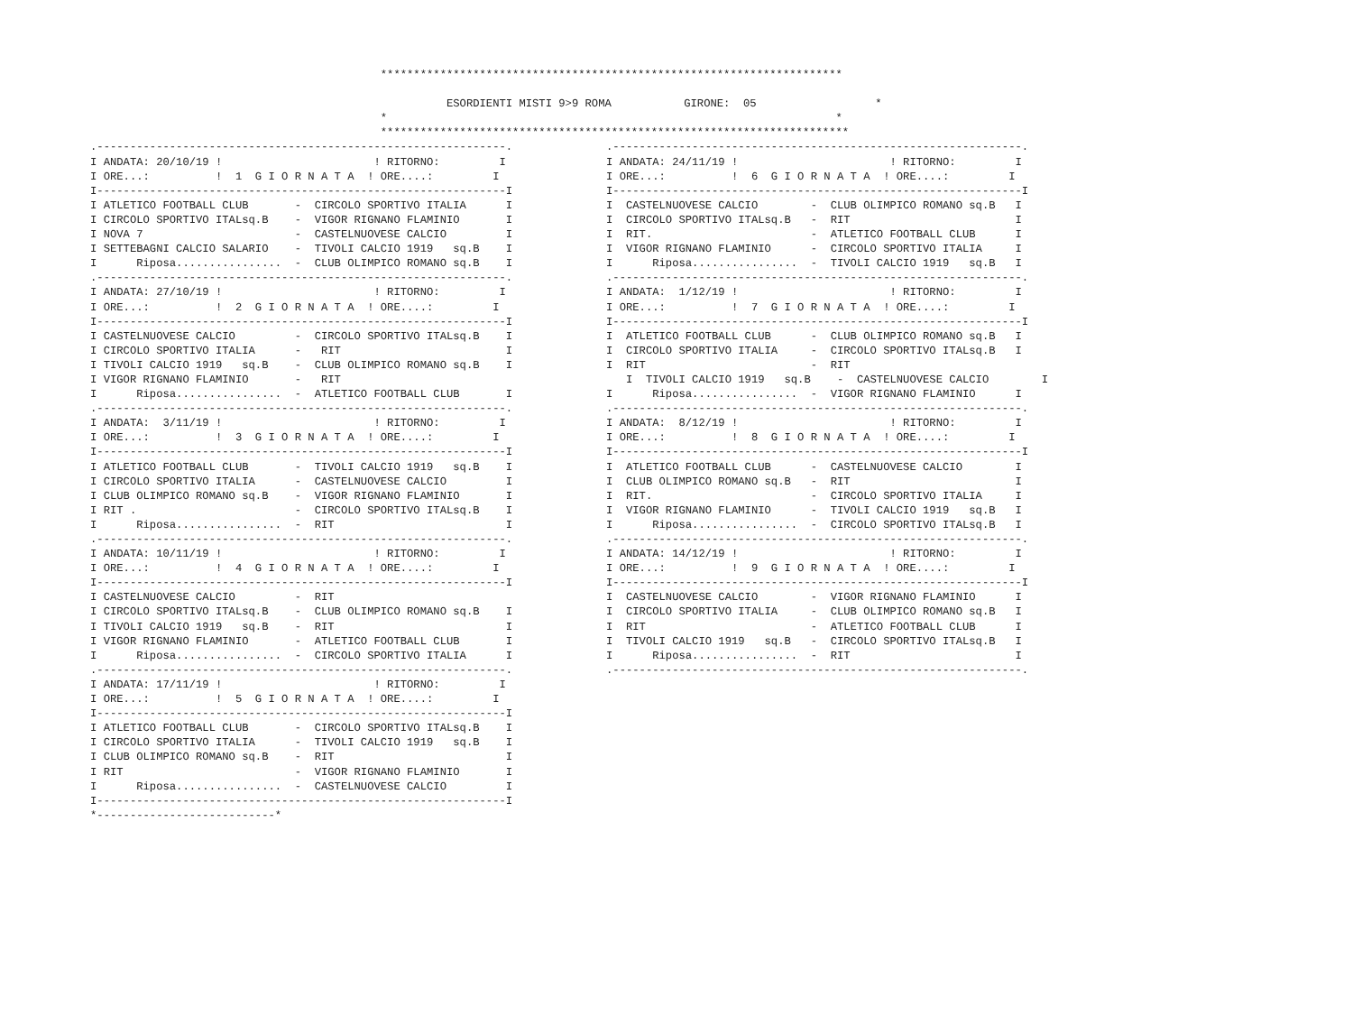**********************************************************************

                                                      ESORDIENTI MISTI 9>9 ROMA           GIRONE:  05                  *
                                            *                                                                    *
                                            ***********************************************************************
.--------------------------------------------------------------.
I ANDATA: 20/10/19 !                       ! RITORNO:         I
I ORE...:          !  1  G I O R N A T A  ! ORE....:         I
I--------------------------------------------------------------I
I ATLETICO FOOTBALL CLUB       -  CIRCOLO SPORTIVO ITALIA      I
I CIRCOLO SPORTIVO ITALsq.B    -  VIGOR RIGNANO FLAMINIO       I
I NOVA 7                       -  CASTELNUOVESE CALCIO         I
I SETTEBAGNI CALCIO SALARIO    -  TIVOLI CALCIO 1919   sq.B    I
I      Riposa................  -  CLUB OLIMPICO ROMANO sq.B    I
.--------------------------------------------------------------.
I ANDATA: 27/10/19 !                       ! RITORNO:         I
I ORE...:          !  2  G I O R N A T A  ! ORE....:         I
I--------------------------------------------------------------I
I CASTELNUOVESE CALCIO         -  CIRCOLO SPORTIVO ITALsq.B    I
I CIRCOLO SPORTIVO ITALIA      -   RIT                         I
I TIVOLI CALCIO 1919   sq.B    -  CLUB OLIMPICO ROMANO sq.B    I
I VIGOR RIGNANO FLAMINIO       -   RIT
I      Riposa................  -  ATLETICO FOOTBALL CLUB       I
.--------------------------------------------------------------.
I ANDATA:  3/11/19 !                       ! RITORNO:         I
I ORE...:          !  3  G I O R N A T A  ! ORE....:         I
I--------------------------------------------------------------I
I ATLETICO FOOTBALL CLUB       -  TIVOLI CALCIO 1919   sq.B    I
I CIRCOLO SPORTIVO ITALIA      -  CASTELNUOVESE CALCIO         I
I CLUB OLIMPICO ROMANO sq.B    -  VIGOR RIGNANO FLAMINIO       I
I RIT .                        -  CIRCOLO SPORTIVO ITALsq.B    I
I      Riposa................  -  RIT                          I
.--------------------------------------------------------------.
I ANDATA: 10/11/19 !                       ! RITORNO:         I
I ORE...:          !  4  G I O R N A T A  ! ORE....:         I
I--------------------------------------------------------------I
I CASTELNUOVESE CALCIO         -  RIT
I CIRCOLO SPORTIVO ITALsq.B    -  CLUB OLIMPICO ROMANO sq.B    I
I TIVOLI CALCIO 1919   sq.B    -  RIT                          I
I VIGOR RIGNANO FLAMINIO       -  ATLETICO FOOTBALL CLUB       I
I      Riposa................  -  CIRCOLO SPORTIVO ITALIA      I
.--------------------------------------------------------------.
I ANDATA: 17/11/19 !                       ! RITORNO:         I
I ORE...:          !  5  G I O R N A T A  ! ORE....:         I
I--------------------------------------------------------------I
I ATLETICO FOOTBALL CLUB       -  CIRCOLO SPORTIVO ITALsq.B    I
I CIRCOLO SPORTIVO ITALIA      -  TIVOLI CALCIO 1919   sq.B    I
I CLUB OLIMPICO ROMANO sq.B    -  RIT                          I
I RIT                          -  VIGOR RIGNANO FLAMINIO       I
I      Riposa................  -  CASTELNUOVESE CALCIO         I
I--------------------------------------------------------------I
*---------------------------*
.--------------------------------------------------------------.
I ANDATA: 24/11/19 !                       ! RITORNO:         I
I ORE...:          !  6  G I O R N A T A  ! ORE....:         I
I--------------------------------------------------------------I
I  CASTELNUOVESE CALCIO        -  CLUB OLIMPICO ROMANO sq.B   I
I  CIRCOLO SPORTIVO ITALsq.B   -  RIT                         I
I  RIT.                        -  ATLETICO FOOTBALL CLUB      I
I  VIGOR RIGNANO FLAMINIO      -  CIRCOLO SPORTIVO ITALIA     I
I      Riposa................  -  TIVOLI CALCIO 1919   sq.B   I
.--------------------------------------------------------------.
I ANDATA:  1/12/19 !                       ! RITORNO:         I
I ORE...:          !  7  G I O R N A T A  ! ORE....:         I
I--------------------------------------------------------------I
I  ATLETICO FOOTBALL CLUB      -  CLUB OLIMPICO ROMANO sq.B   I
I  CIRCOLO SPORTIVO ITALIA     -  CIRCOLO SPORTIVO ITALsq.B   I
I  RIT                         -  RIT
   I  TIVOLI CALCIO 1919   sq.B    -  CASTELNUOVESE CALCIO        I
I      Riposa................  -  VIGOR RIGNANO FLAMINIO      I
.--------------------------------------------------------------.
I ANDATA:  8/12/19 !                       ! RITORNO:         I
I ORE...:          !  8  G I O R N A T A  ! ORE....:         I
I--------------------------------------------------------------I
I  ATLETICO FOOTBALL CLUB      -  CASTELNUOVESE CALCIO        I
I  CLUB OLIMPICO ROMANO sq.B   -  RIT                         I
I  RIT.                        -  CIRCOLO SPORTIVO ITALIA     I
I  VIGOR RIGNANO FLAMINIO      -  TIVOLI CALCIO 1919   sq.B   I
I      Riposa................  -  CIRCOLO SPORTIVO ITALsq.B   I
.--------------------------------------------------------------.
I ANDATA: 14/12/19 !                       ! RITORNO:         I
I ORE...:          !  9  G I O R N A T A  ! ORE....:         I
I--------------------------------------------------------------I
I  CASTELNUOVESE CALCIO        -  VIGOR RIGNANO FLAMINIO      I
I  CIRCOLO SPORTIVO ITALIA     -  CLUB OLIMPICO ROMANO sq.B   I
I  RIT                         -  ATLETICO FOOTBALL CLUB      I
I  TIVOLI CALCIO 1919   sq.B   -  CIRCOLO SPORTIVO ITALsq.B   I
I      Riposa................  -  RIT                         I
.--------------------------------------------------------------.